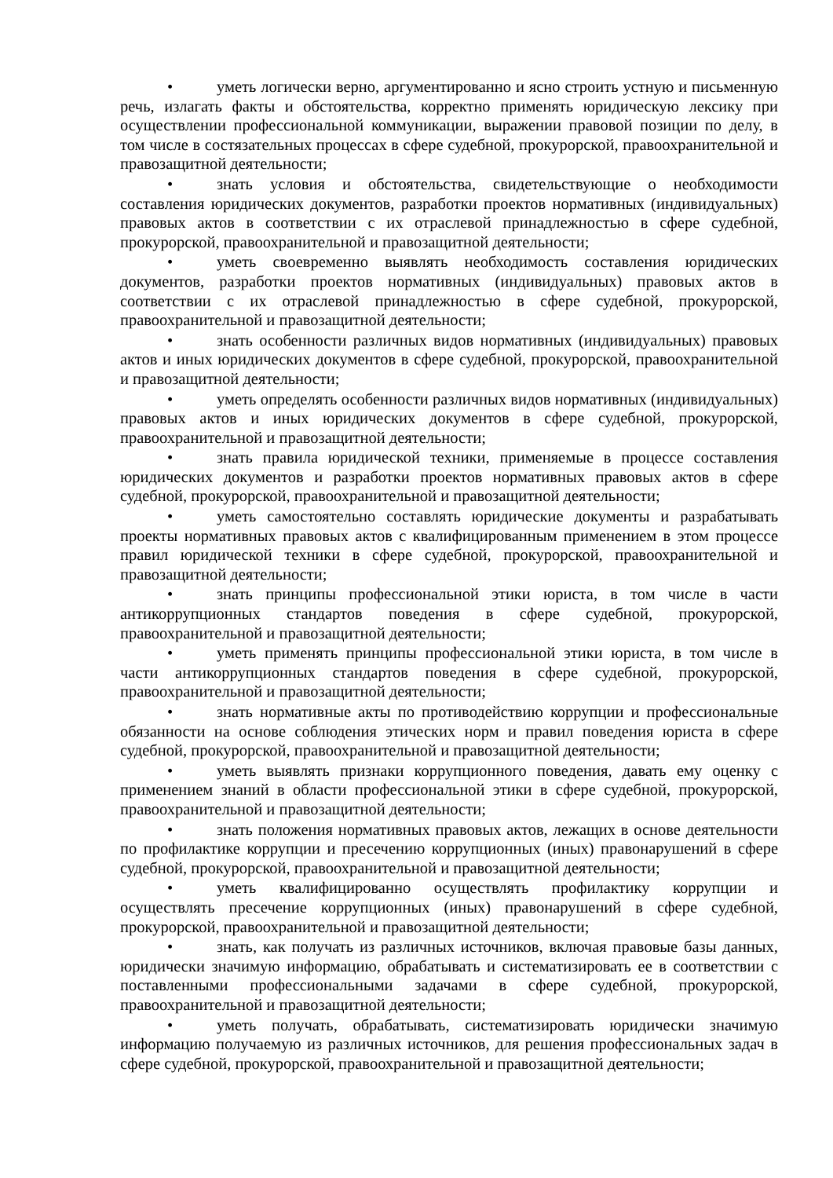• уметь логически верно, аргументированно и ясно строить устную и письменную речь, излагать факты и обстоятельства, корректно применять юридическую лексику при осуществлении профессиональной коммуникации, выражении правовой позиции по делу, в том числе в состязательных процессах в сфере судебной, прокурорской, правоохранительной и правозащитной деятельности;
• знать условия и обстоятельства, свидетельствующие о необходимости составления юридических документов, разработки проектов нормативных (индивидуальных) правовых актов в соответствии с их отраслевой принадлежностью в сфере судебной, прокурорской, правоохранительной и правозащитной деятельности;
• уметь своевременно выявлять необходимость составления юридических документов, разработки проектов нормативных (индивидуальных) правовых актов в соответствии с их отраслевой принадлежностью в сфере судебной, прокурорской, правоохранительной и правозащитной деятельности;
• знать особенности различных видов нормативных (индивидуальных) правовых актов и иных юридических документов в сфере судебной, прокурорской, правоохранительной и правозащитной деятельности;
• уметь определять особенности различных видов нормативных (индивидуальных) правовых актов и иных юридических документов в сфере судебной, прокурорской, правоохранительной и правозащитной деятельности;
• знать правила юридической техники, применяемые в процессе составления юридических документов и разработки проектов нормативных правовых актов в сфере судебной, прокурорской, правоохранительной и правозащитной деятельности;
• уметь самостоятельно составлять юридические документы и разрабатывать проекты нормативных правовых актов с квалифицированным применением в этом процессе правил юридической техники в сфере судебной, прокурорской, правоохранительной и правозащитной деятельности;
• знать принципы профессиональной этики юриста, в том числе в части антикоррупционных стандартов поведения в сфере судебной, прокурорской, правоохранительной и правозащитной деятельности;
• уметь применять принципы профессиональной этики юриста, в том числе в части антикоррупционных стандартов поведения в сфере судебной, прокурорской, правоохранительной и правозащитной деятельности;
• знать нормативные акты по противодействию коррупции и профессиональные обязанности на основе соблюдения этических норм и правил поведения юриста в сфере судебной, прокурорской, правоохранительной и правозащитной деятельности;
• уметь выявлять признаки коррупционного поведения, давать ему оценку с применением знаний в области профессиональной этики в сфере судебной, прокурорской, правоохранительной и правозащитной деятельности;
• знать положения нормативных правовых актов, лежащих в основе деятельности по профилактике коррупции и пресечению коррупционных (иных) правонарушений в сфере судебной, прокурорской, правоохранительной и правозащитной деятельности;
• уметь квалифицированно осуществлять профилактику коррупции и осуществлять пресечение коррупционных (иных) правонарушений в сфере судебной, прокурорской, правоохранительной и правозащитной деятельности;
• знать, как получать из различных источников, включая правовые базы данных, юридически значимую информацию, обрабатывать и систематизировать ее в соответствии с поставленными профессиональными задачами в сфере судебной, прокурорской, правоохранительной и правозащитной деятельности;
• уметь получать, обрабатывать, систематизировать юридически значимую информацию получаемую из различных источников, для решения профессиональных задач в сфере судебной, прокурорской, правоохранительной и правозащитной деятельности;